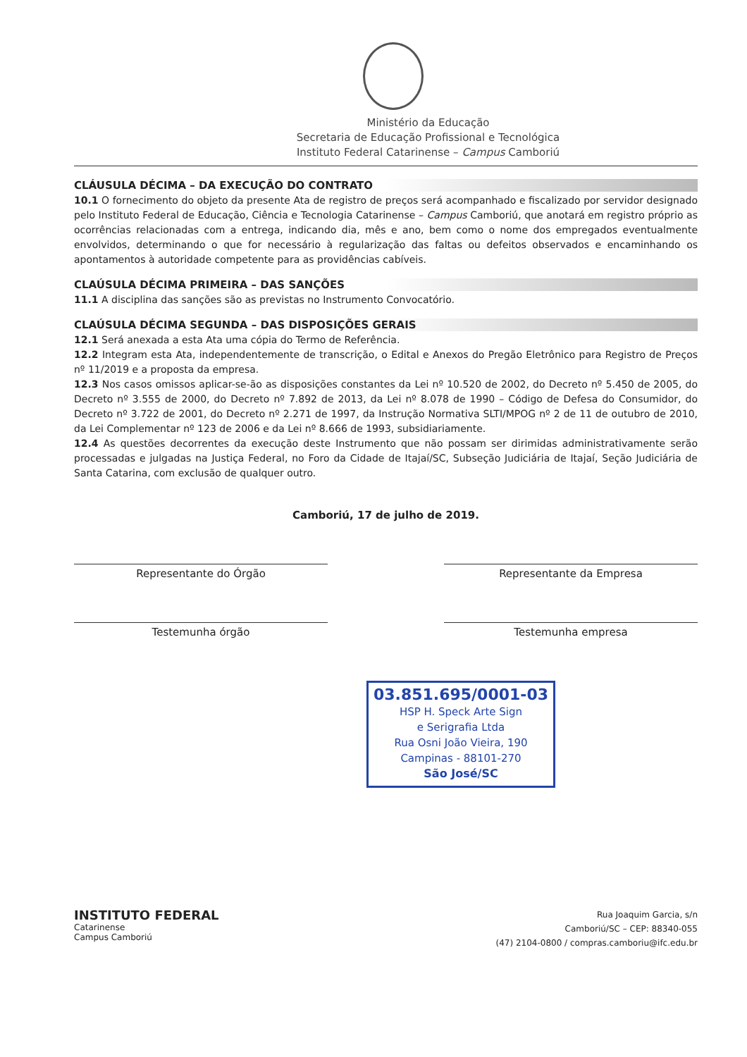Ministério da Educação
Secretaria de Educação Profissional e Tecnológica
Instituto Federal Catarinense – Campus Camboriú
CLÁUSULA DÉCIMA – DA EXECUÇÃO DO CONTRATO
10.1 O fornecimento do objeto da presente Ata de registro de preços será acompanhado e fiscalizado por servidor designado pelo Instituto Federal de Educação, Ciência e Tecnologia Catarinense – Campus Camboriú, que anotará em registro próprio as ocorrências relacionadas com a entrega, indicando dia, mês e ano, bem como o nome dos empregados eventualmente envolvidos, determinando o que for necessário à regularização das faltas ou defeitos observados e encaminhando os apontamentos à autoridade competente para as providências cabíveis.
CLAÚSULA DÉCIMA PRIMEIRA – DAS SANÇÕES
11.1 A disciplina das sanções são as previstas no Instrumento Convocatório.
CLAÚSULA DÉCIMA SEGUNDA – DAS DISPOSIÇÕES GERAIS
12.1 Será anexada a esta Ata uma cópia do Termo de Referência.
12.2 Integram esta Ata, independentemente de transcrição, o Edital e Anexos do Pregão Eletrônico para Registro de Preços nº 11/2019 e a proposta da empresa.
12.3 Nos casos omissos aplicar-se-ão as disposições constantes da Lei nº 10.520 de 2002, do Decreto nº 5.450 de 2005, do Decreto nº 3.555 de 2000, do Decreto nº 7.892 de 2013, da Lei nº 8.078 de 1990 – Código de Defesa do Consumidor, do Decreto nº 3.722 de 2001, do Decreto nº 2.271 de 1997, da Instrução Normativa SLTI/MPOG nº 2 de 11 de outubro de 2010, da Lei Complementar nº 123 de 2006 e da Lei nº 8.666 de 1993, subsidiariamente.
12.4 As questões decorrentes da execução deste Instrumento que não possam ser dirimidas administrativamente serão processadas e julgadas na Justiça Federal, no Foro da Cidade de Itajaí/SC, Subseção Judiciária de Itajaí, Seção Judiciária de Santa Catarina, com exclusão de qualquer outro.
Camboriú, 17 de julho de 2019.
Representante do Órgão Representante da Empresa
Testemunha órgão Testemunha empresa
03.851.695/0001-03
HSP H. Speck Arte Sign
e Serigrafia Ltda
Rua Osni João Vieira, 190
Campinas - 88101-270
São José/SC
INSTITUTO FEDERAL
Catarinense
Campus Camboriú
Rua Joaquim Garcia, s/n
Camboriú/SC – CEP: 88340-055
(47) 2104-0800 / compras.camboriu@ifc.edu.br